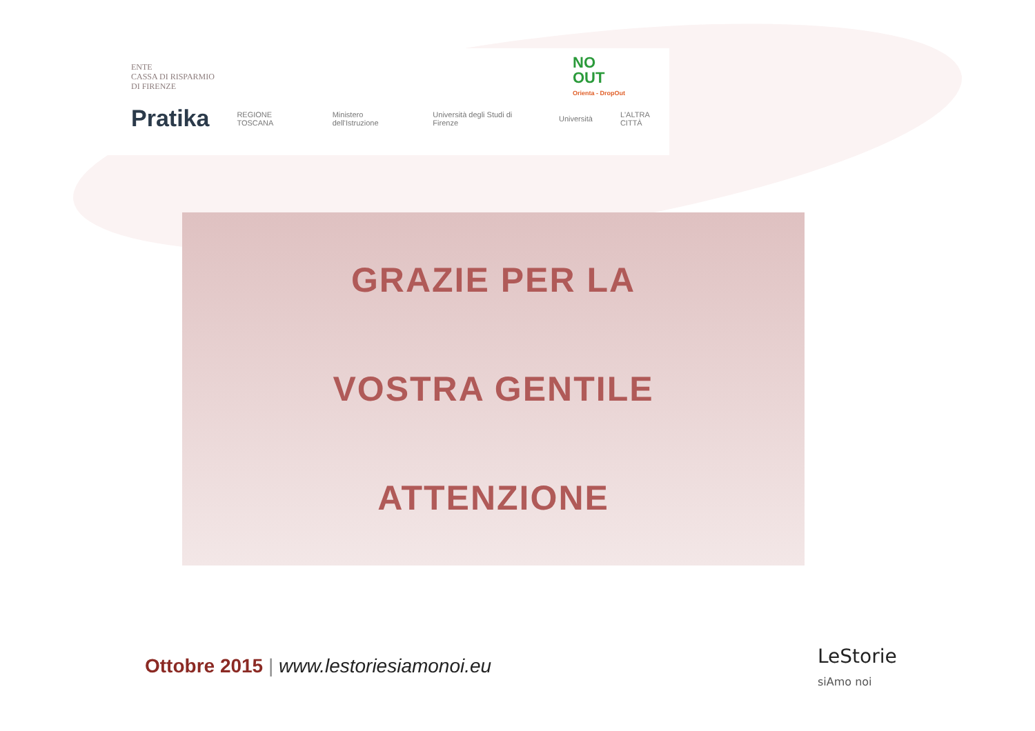ENTE
CASSA DI RISPARMIO
DI FIRENZE
NO
OUT
Orienta - DropOut
Pratika REGIONE TOSCANA Ministero dell'Istruzione Università degli Studi di Firenze Università L'ALTRA CITTÀ
GRAZIE PER LA
VOSTRA GENTILE
ATTENZIONE
Ottobre 2015 | www.lestoriesiamonoi.eu
LeStorie
siAmo noi